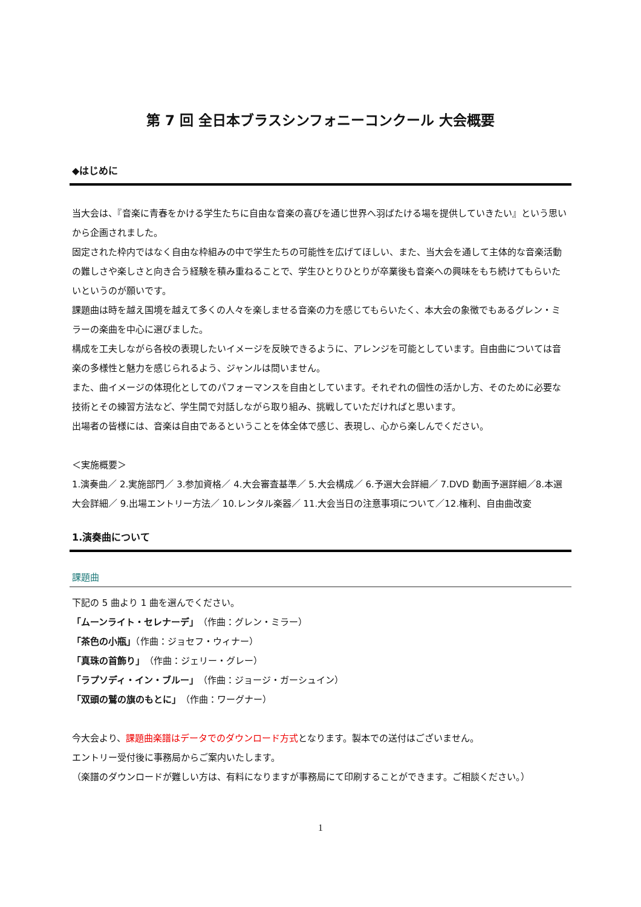第 7 回 全日本ブラスシンフォニーコンクール 大会概要
◆はじめに
当大会は、『音楽に青春をかける学生たちに自由な音楽の喜びを通じ世界へ羽ばたける場を提供していきたい』という思いから企画されました。
固定された枠内ではなく自由な枠組みの中で学生たちの可能性を広げてほしい、また、当大会を通して主体的な音楽活動の難しさや楽しさと向き合う経験を積み重ねることで、学生ひとりひとりが卒業後も音楽への興味をもち続けてもらいたいというのが願いです。
課題曲は時を越え国境を越えて多くの人々を楽しませる音楽の力を感じてもらいたく、本大会の象徴でもあるグレン・ミラーの楽曲を中心に選びました。
構成を工夫しながら各校の表現したいイメージを反映できるように、アレンジを可能としています。自由曲については音楽の多様性と魅力を感じられるよう、ジャンルは問いません。
また、曲イメージの体現化としてのパフォーマンスを自由としています。それぞれの個性の活かし方、そのために必要な技術とその練習方法など、学生間で対話しながら取り組み、挑戦していただければと思います。
出場者の皆様には、音楽は自由であるということを体全体で感じ、表現し、心から楽しんでください。
＜実施概要＞
1.演奏曲／ 2.実施部門／ 3.参加資格／ 4.大会審査基準／ 5.大会構成／ 6.予選大会詳細／ 7.DVD 動画予選詳細／8.本選大会詳細／ 9.出場エントリー方法／ 10.レンタル楽器／ 11.大会当日の注意事項について／12.権利、自由曲改変
1.演奏曲について
課題曲
下記の 5 曲より 1 曲を選んでください。
「ムーンライト・セレナーデ」（作曲：グレン・ミラー）
「茶色の小瓶」（作曲：ジョセフ・ウィナー）
「真珠の首飾り」（作曲：ジェリー・グレー）
「ラプソディ・イン・ブルー」（作曲：ジョージ・ガーシュイン）
「双頭の鷲の旗のもとに」（作曲：ワーグナー）
今大会より、課題曲楽譜はデータでのダウンロード方式となります。製本での送付はございません。
エントリー受付後に事務局からご案内いたします。
（楽譜のダウンロードが難しい方は、有料になりますが事務局にて印刷することができます。ご相談ください。）
1